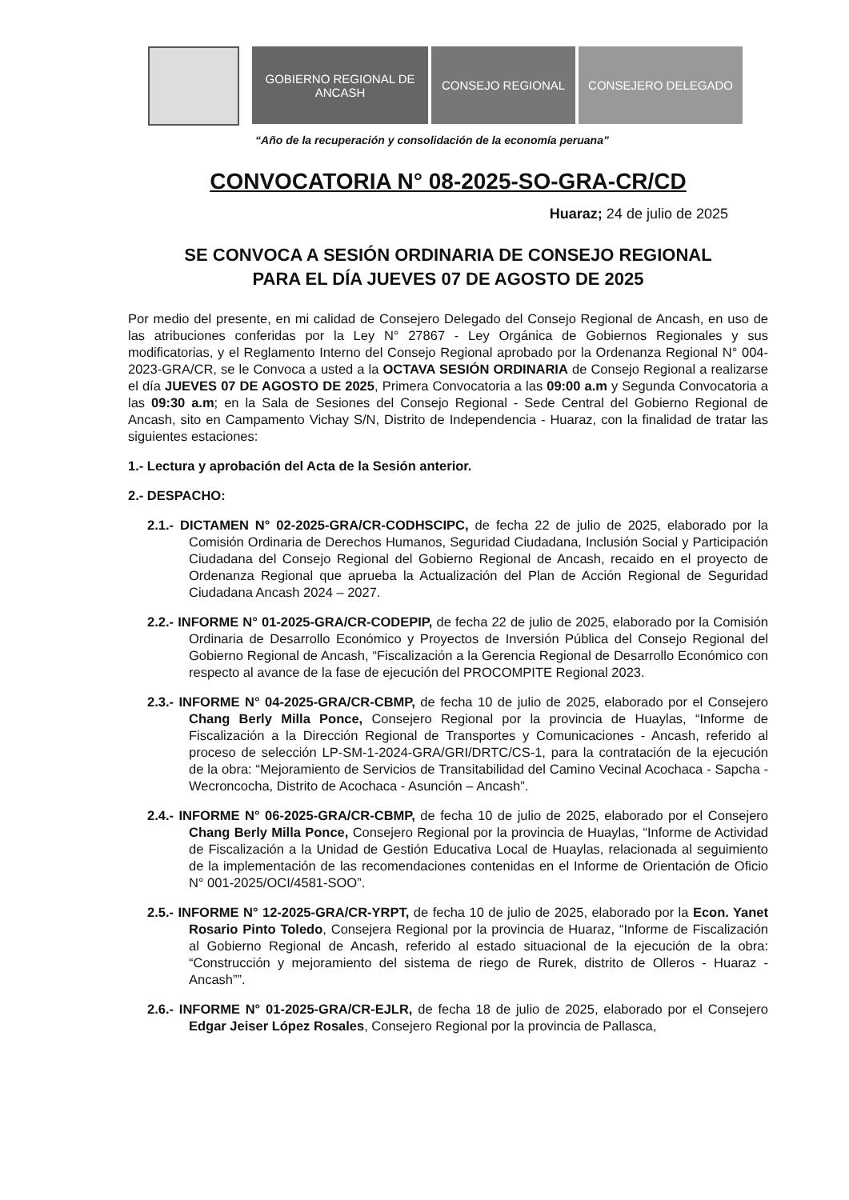GOBIERNO REGIONAL DE
ANCASH
CONSEJO REGIONAL CONSEJERO DELEGADO
“Año de la recuperación y consolidación de la economía peruana”
CONVOCATORIA N° 08-2025-SO-GRA-CR/CD
Huaraz; 24 de julio de 2025
SE CONVOCA A SESIÓN ORDINARIA DE CONSEJO REGIONAL
PARA EL DÍA JUEVES 07 DE AGOSTO DE 2025
Por medio del presente, en mi calidad de Consejero Delegado del Consejo Regional de Ancash, en uso de las atribuciones conferidas por la Ley N° 27867 - Ley Orgánica de Gobiernos Regionales y sus modificatorias, y el Reglamento Interno del Consejo Regional aprobado por la Ordenanza Regional N° 004-2023-GRA/CR, se le Convoca a usted a la OCTAVA SESIÓN ORDINARIA de Consejo Regional a realizarse el día JUEVES 07 DE AGOSTO DE 2025, Primera Convocatoria a las 09:00 a.m y Segunda Convocatoria a las 09:30 a.m; en la Sala de Sesiones del Consejo Regional - Sede Central del Gobierno Regional de Ancash, sito en Campamento Vichay S/N, Distrito de Independencia - Huaraz, con la finalidad de tratar las siguientes estaciones:
1.- Lectura y aprobación del Acta de la Sesión anterior.
2.- DESPACHO:
2.1.- DICTAMEN N° 02-2025-GRA/CR-CODHSCIPC, de fecha 22 de julio de 2025, elaborado por la Comisión Ordinaria de Derechos Humanos, Seguridad Ciudadana, Inclusión Social y Participación Ciudadana del Consejo Regional del Gobierno Regional de Ancash, recaido en el proyecto de Ordenanza Regional que aprueba la Actualización del Plan de Acción Regional de Seguridad Ciudadana Ancash 2024 – 2027.
2.2.- INFORME N° 01-2025-GRA/CR-CODEPIP, de fecha 22 de julio de 2025, elaborado por la Comisión Ordinaria de Desarrollo Económico y Proyectos de Inversión Pública del Consejo Regional del Gobierno Regional de Ancash, “Fiscalización a la Gerencia Regional de Desarrollo Económico con respecto al avance de la fase de ejecución del PROCOMPITE Regional 2023.
2.3.- INFORME N° 04-2025-GRA/CR-CBMP, de fecha 10 de julio de 2025, elaborado por el Consejero Chang Berly Milla Ponce, Consejero Regional por la provincia de Huaylas, “Informe de Fiscalización a la Dirección Regional de Transportes y Comunicaciones - Ancash, referido al proceso de selección LP-SM-1-2024-GRA/GRI/DRTC/CS-1, para la contratación de la ejecución de la obra: “Mejoramiento de Servicios de Transitabilidad del Camino Vecinal Acochaca - Sapcha - Wecroncocha, Distrito de Acochaca - Asunción – Ancash”.
2.4.- INFORME N° 06-2025-GRA/CR-CBMP, de fecha 10 de julio de 2025, elaborado por el Consejero Chang Berly Milla Ponce, Consejero Regional por la provincia de Huaylas, “Informe de Actividad de Fiscalización a la Unidad de Gestión Educativa Local de Huaylas, relacionada al seguimiento de la implementación de las recomendaciones contenidas en el Informe de Orientación de Oficio N° 001-2025/OCI/4581-SOO”.
2.5.- INFORME N° 12-2025-GRA/CR-YRPT, de fecha 10 de julio de 2025, elaborado por la Econ. Yanet Rosario Pinto Toledo, Consejera Regional por la provincia de Huaraz, “Informe de Fiscalización al Gobierno Regional de Ancash, referido al estado situacional de la ejecución de la obra: “Construcción y mejoramiento del sistema de riego de Rurek, distrito de Olleros - Huaraz - Ancash””.
2.6.- INFORME N° 01-2025-GRA/CR-EJLR, de fecha 18 de julio de 2025, elaborado por el Consejero Edgar Jeiser López Rosales, Consejero Regional por la provincia de Pallasca,